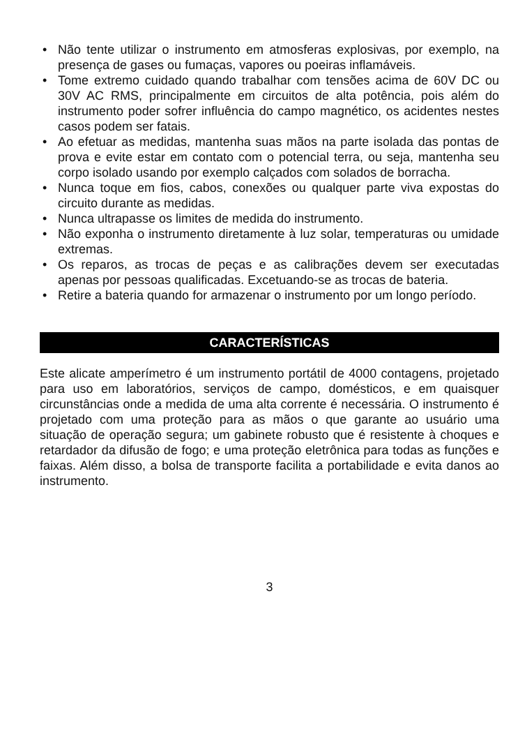• Não tente utilizar o instrumento em atmosferas explosivas, por exemplo, na presença de gases ou fumaças, vapores ou poeiras inflamáveis.
• Tome extremo cuidado quando trabalhar com tensões acima de 60V DC ou 30V AC RMS, principalmente em circuitos de alta potência, pois além do instrumento poder sofrer influência do campo magnético, os acidentes nestes casos podem ser fatais.
• Ao efetuar as medidas, mantenha suas mãos na parte isolada das pontas de prova e evite estar em contato com o potencial terra, ou seja, mantenha seu corpo isolado usando por exemplo calçados com solados de borracha.
• Nunca toque em fios, cabos, conexões ou qualquer parte viva expostas do circuito durante as medidas.
• Nunca ultrapasse os limites de medida do instrumento.
• Não exponha o instrumento diretamente à luz solar, temperaturas ou umidade extremas.
• Os reparos, as trocas de peças e as calibrações devem ser executadas apenas por pessoas qualificadas. Excetuando-se as trocas de bateria.
• Retire a bateria quando for armazenar o instrumento por um longo período.
CARACTERÍSTICAS
Este alicate amperímetro é um instrumento portátil de 4000 contagens, projetado para uso em laboratórios, serviços de campo, domésticos, e em quaisquer circunstâncias onde a medida de uma alta corrente é necessária. O instrumento é projetado com uma proteção para as mãos o que garante ao usuário uma situação de operação segura; um gabinete robusto que é resistente à choques e retardador da difusão de fogo; e uma proteção eletrônica para todas as funções e faixas. Além disso, a bolsa de transporte facilita a portabilidade e evita danos ao instrumento.
3